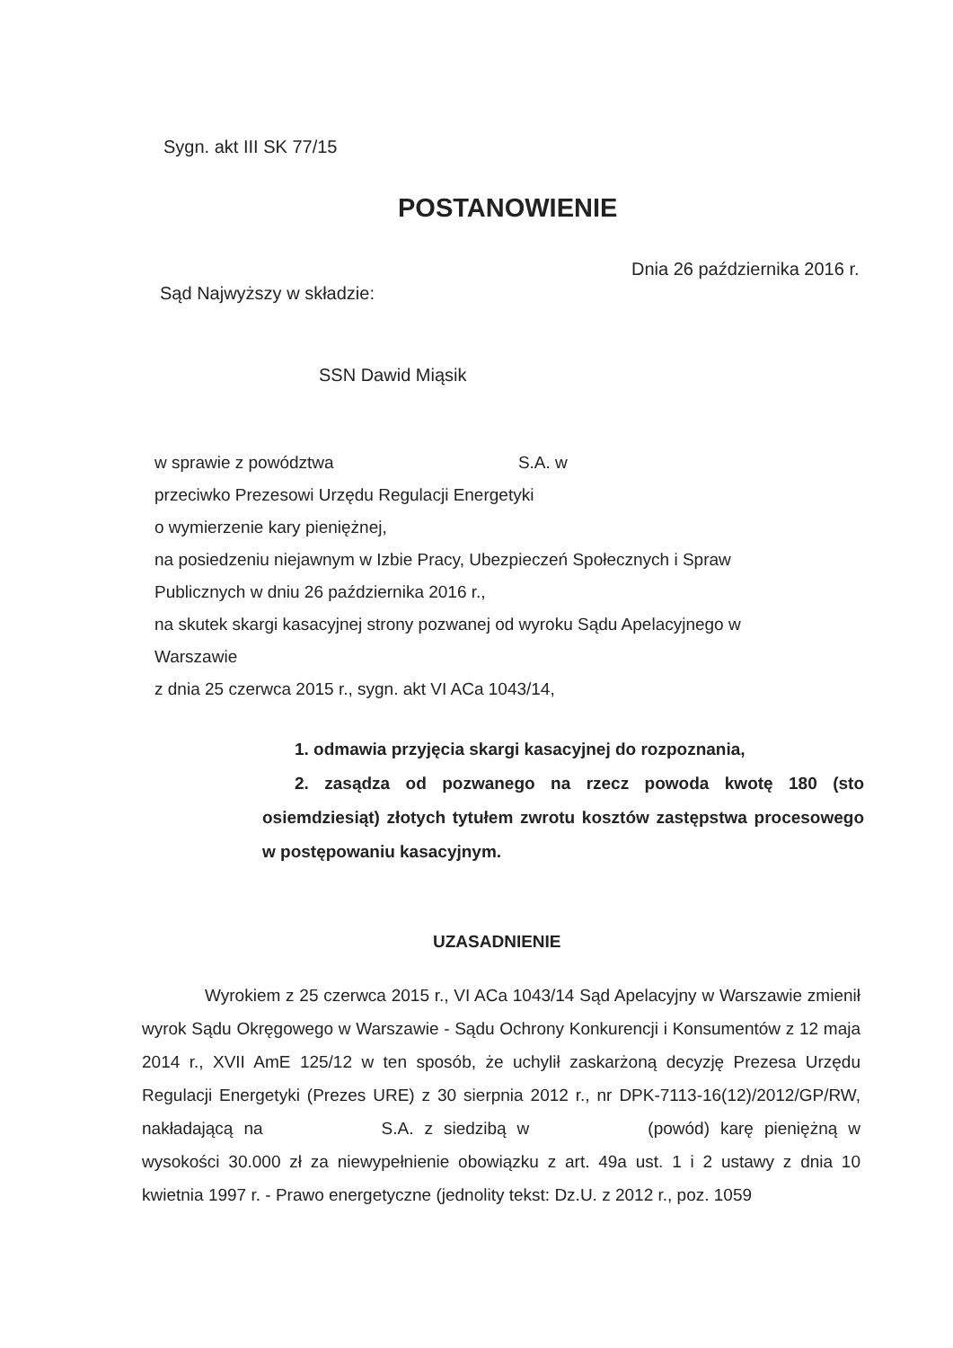Sygn. akt III SK 77/15
POSTANOWIENIE
Dnia 26 października 2016 r.
Sąd Najwyższy w składzie:
SSN Dawid Miąsik
w sprawie z powództwa S.A. w
przeciwko Prezesowi Urzędu Regulacji Energetyki
o wymierzenie kary pieniężnej,
na posiedzeniu niejawnym w Izbie Pracy, Ubezpieczeń Społecznych i Spraw Publicznych w dniu 26 października 2016 r.,
na skutek skargi kasacyjnej strony pozwanej od wyroku Sądu Apelacyjnego w Warszawie
z dnia 25 czerwca 2015 r., sygn. akt VI ACa 1043/14,
1. odmawia przyjęcia skargi kasacyjnej do rozpoznania,
2. zasądza od pozwanego na rzecz powoda kwotę 180 (sto osiemdziesiąt) złotych tytułem zwrotu kosztów zastępstwa procesowego w postępowaniu kasacyjnym.
UZASADNIENIE
Wyrokiem z 25 czerwca 2015 r., VI ACa 1043/14 Sąd Apelacyjny w Warszawie zmienił wyrok Sądu Okręgowego w Warszawie - Sądu Ochrony Konkurencji i Konsumentów z 12 maja 2014 r., XVII AmE 125/12 w ten sposób, że uchylił zaskarżoną decyzję Prezesa Urzędu Regulacji Energetyki (Prezes URE) z 30 sierpnia 2012 r., nr DPK-7113-16(12)/2012/GP/RW, nakładającą na S.A. z siedzibą w (powód) karę pieniężną w wysokości 30.000 zł za niewypełnienie obowiązku z art. 49a ust. 1 i 2 ustawy z dnia 10 kwietnia 1997 r. - Prawo energetyczne (jednolity tekst: Dz.U. z 2012 r., poz. 1059